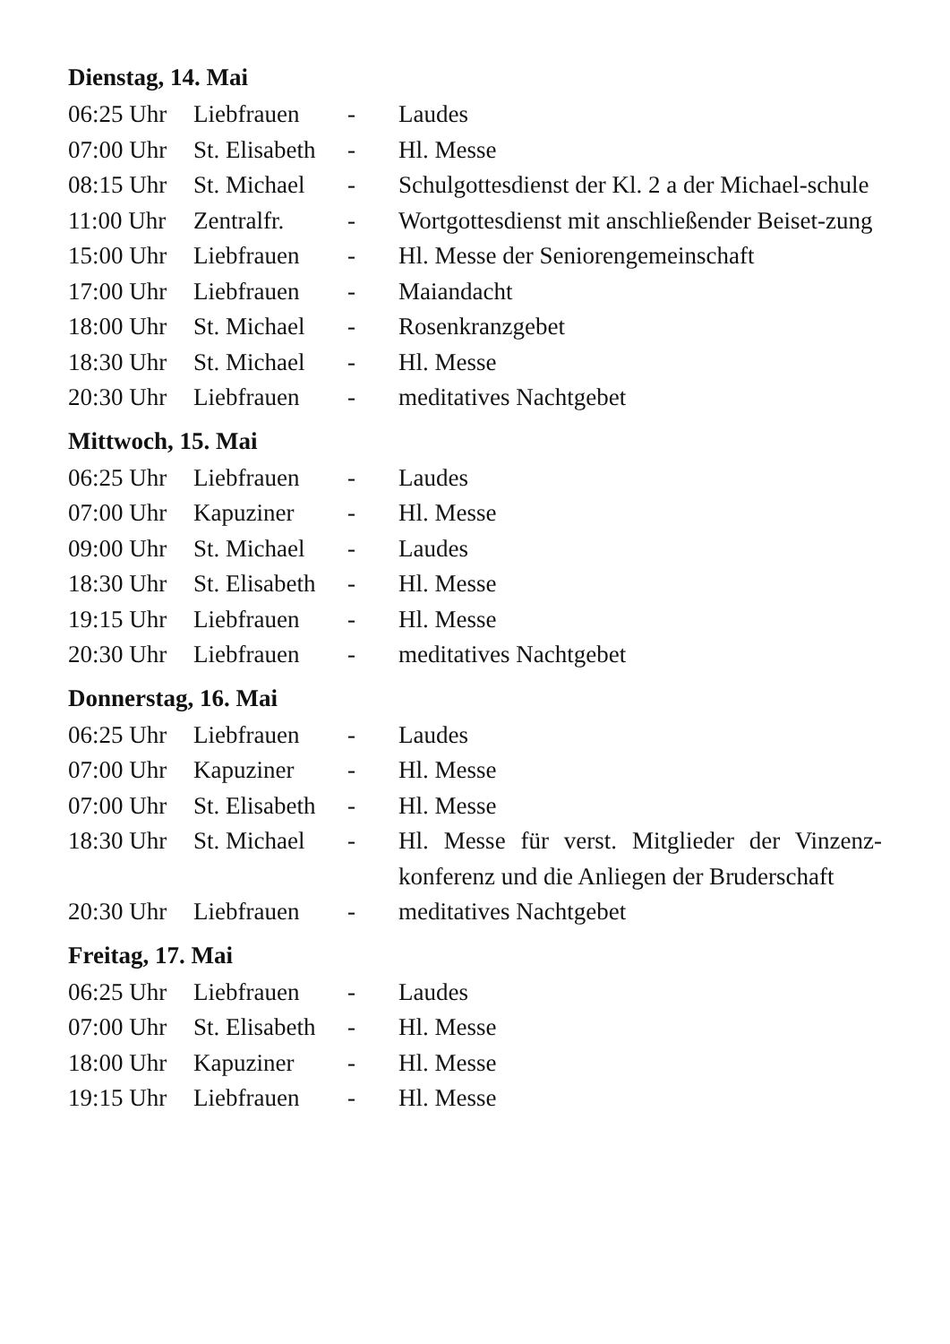Dienstag, 14. Mai
| 06:25 Uhr | Liebfrauen | - | Laudes |
| 07:00 Uhr | St. Elisabeth | - | Hl. Messe |
| 08:15 Uhr | St. Michael | - | Schulgottesdienst der Kl. 2 a der Michael-schule |
| 11:00 Uhr | Zentralfr. | - | Wortgottesdienst mit anschließender Beiset-zung |
| 15:00 Uhr | Liebfrauen | - | Hl. Messe der Seniorengemeinschaft |
| 17:00 Uhr | Liebfrauen | - | Maiandacht |
| 18:00 Uhr | St. Michael | - | Rosenkranzgebet |
| 18:30 Uhr | St. Michael | - | Hl. Messe |
| 20:30 Uhr | Liebfrauen | - | meditatives Nachtgebet |
Mittwoch, 15. Mai
| 06:25 Uhr | Liebfrauen | - | Laudes |
| 07:00 Uhr | Kapuziner | - | Hl. Messe |
| 09:00 Uhr | St. Michael | - | Laudes |
| 18:30 Uhr | St. Elisabeth | - | Hl. Messe |
| 19:15 Uhr | Liebfrauen | - | Hl. Messe |
| 20:30 Uhr | Liebfrauen | - | meditatives Nachtgebet |
Donnerstag, 16. Mai
| 06:25 Uhr | Liebfrauen | - | Laudes |
| 07:00 Uhr | Kapuziner | - | Hl. Messe |
| 07:00 Uhr | St. Elisabeth | - | Hl. Messe |
| 18:30 Uhr | St. Michael | - | Hl. Messe für verst. Mitglieder der Vinzenz-konferenz und die Anliegen der Bruderschaft |
| 20:30 Uhr | Liebfrauen | - | meditatives Nachtgebet |
Freitag, 17. Mai
| 06:25 Uhr | Liebfrauen | - | Laudes |
| 07:00 Uhr | St. Elisabeth | - | Hl. Messe |
| 18:00 Uhr | Kapuziner | - | Hl. Messe |
| 19:15 Uhr | Liebfrauen | - | Hl. Messe |